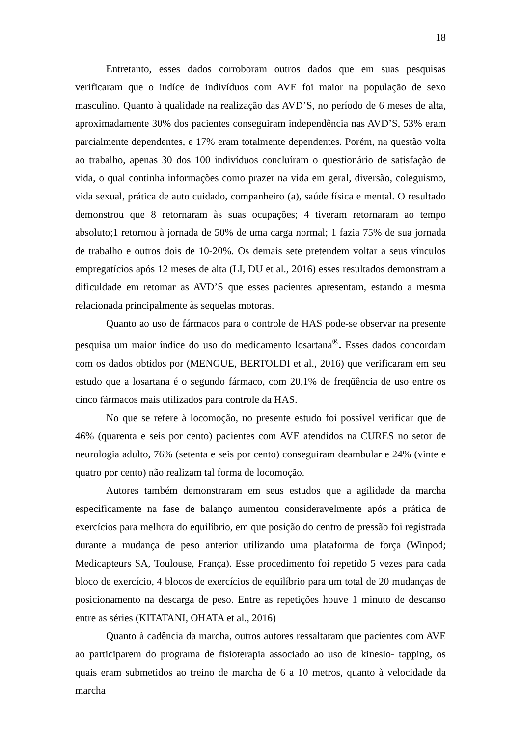18
Entretanto, esses dados corroboram outros dados que em suas pesquisas verificaram que o indíce de indivíduos com AVE foi maior na população de sexo masculino. Quanto à qualidade na realização das AVD’S, no período de 6 meses de alta, aproximadamente 30% dos pacientes conseguiram independência nas AVD’S, 53% eram parcialmente dependentes, e 17% eram totalmente dependentes. Porém, na questão volta ao trabalho, apenas 30 dos 100 indivíduos concluíram o questionário de satisfação de vida, o qual continha informações como prazer na vida em geral, diversão, coleguismo, vida sexual, prática de auto cuidado, companheiro (a), saúde física e mental. O resultado demonstrou que 8 retornaram às suas ocupações; 4 tiveram retornaram ao tempo absoluto;1 retornou à jornada de 50% de uma carga normal; 1 fazia 75% de sua jornada de trabalho e outros dois de 10-20%. Os demais sete pretendem voltar a seus vínculos empregatícios após 12 meses de alta (LI, DU et al., 2016) esses resultados demonstram a dificuldade em retomar as AVD’S que esses pacientes apresentam, estando a mesma relacionada principalmente às sequelas motoras.
Quanto ao uso de fármacos para o controle de HAS pode-se observar na presente pesquisa um maior índice do uso do medicamento losartana<sup>®</sup>. Esses dados concordam com os dados obtidos por (MENGUE, BERTOLDI et al., 2016) que verificaram em seu estudo que a losartana é o segundo fármaco, com 20,1% de freqüência de uso entre os cinco fármacos mais utilizados para controle da HAS.
No que se refere à locomoção, no presente estudo foi possível verificar que de 46% (quarenta e seis por cento) pacientes com AVE atendidos na CURES no setor de neurologia adulto, 76% (setenta e seis por cento) conseguiram deambular e 24% (vinte e quatro por cento) não realizam tal forma de locomoção.
Autores também demonstraram em seus estudos que a agilidade da marcha especificamente na fase de balanço aumentou consideravelmente após a prática de exercícios para melhora do equilíbrio, em que posição do centro de pressão foi registrada durante a mudança de peso anterior utilizando uma plataforma de força (Winpod; Medicapteurs SA, Toulouse, França). Esse procedimento foi repetido 5 vezes para cada bloco de exercício, 4 blocos de exercícios de equilíbrio para um total de 20 mudanças de posicionamento na descarga de peso. Entre as repetições houve 1 minuto de descanso entre as séries (KITATANI, OHATA et al., 2016)
Quanto à cadência da marcha, outros autores ressaltaram que pacientes com AVE ao participarem do programa de fisioterapia associado ao uso de kinesio- tapping, os quais eram submetidos ao treino de marcha de 6 a 10 metros, quanto à velocidade da marcha